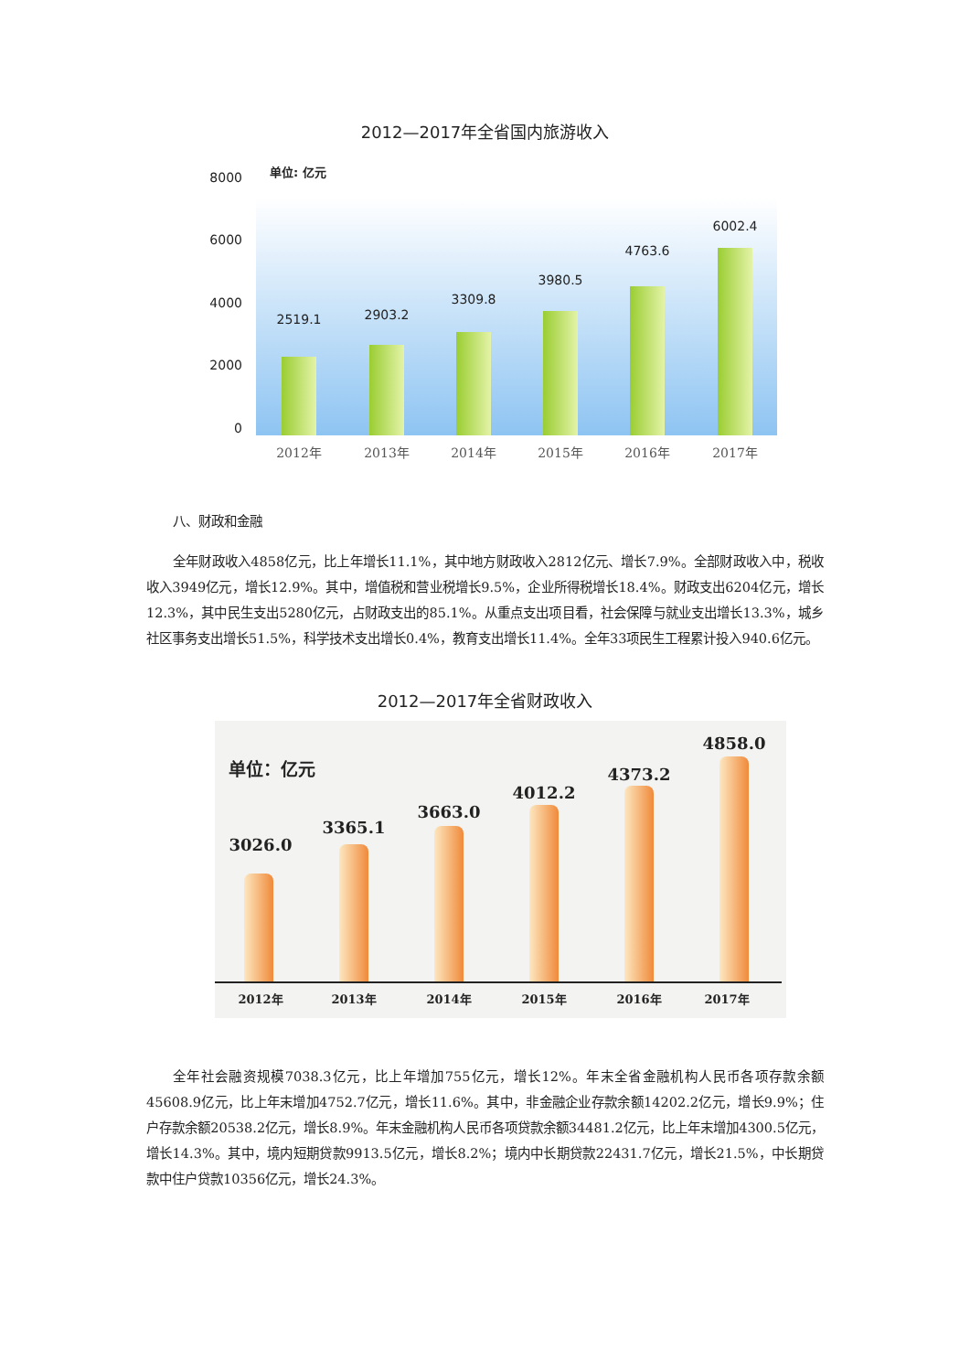2012—2017年全省国内旅游收入
8000
单位: 亿元
6000
4000
2000
0
2519.1 2903.2
3309.8
3980.5
4763.6
6002.4
2012年 2013年 2014年 2015年 2016年 2017年
八、财政和金融
全年财政收入4858亿元，比上年增长11.1%，其中地方财政收入2812亿元、增长7.9%。全部财政收入中，税收收入3949亿元，增长12.9%。其中，增值税和营业税增长9.5%，企业所得税增长18.4%。财政支出6204亿元，增长12.3%，其中民生支出5280亿元，占财政支出的85.1%。从重点支出项目看，社会保障与就业支出增长13.3%，城乡社区事务支出增长51.5%，科学技术支出增长0.4%，教育支出增长11.4%。全年33项民生工程累计投入940.6亿元。
2012—2017年全省财政收入
单位：亿元
3026.0
3365.1
3663.0
4012.2
4373.2
4858.0
2012年 2013年 2014年 2015年 2016年 2017年
全年社会融资规模7038.3亿元，比上年增加755亿元，增长12%。年末全省金融机构人民币各项存款余额45608.9亿元，比上年末增加4752.7亿元，增长11.6%。其中，非金融企业存款余额14202.2亿元，增长9.9%；住户存款余额20538.2亿元，增长8.9%。年末金融机构人民币各项贷款余额34481.2亿元，比上年末增加4300.5亿元，增长14.3%。其中，境内短期贷款9913.5亿元，增长8.2%；境内中长期贷款22431.7亿元，增长21.5%，中长期贷款中住户贷款10356亿元，增长24.3%。